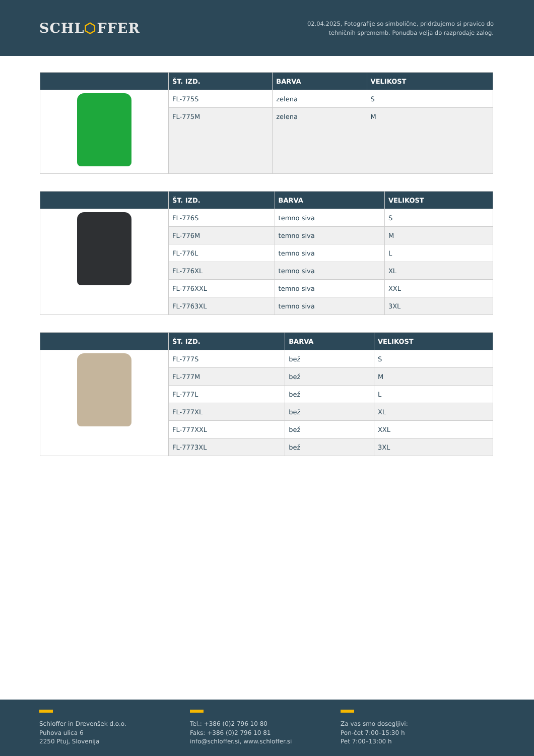SCHL⬡FFER
02.04.2025, Fotografije so simbolične, pridržujemo si pravico do
tehničnih sprememb. Ponudba velja do razprodaje zalog.
| | ŠT. IZD. | BARVA | VELIKOST |
| --- | --- | --- | --- |
| | FL-775S | zelena | S |
| | FL-775M | zelena | M |
| | ŠT. IZD. | BARVA | VELIKOST |
| --- | --- | --- | --- |
| | FL-776S | temno siva | S |
| | FL-776M | temno siva | M |
| | FL-776L | temno siva | L |
| | FL-776XL | temno siva | XL |
| | FL-776XXL | temno siva | XXL |
| | FL-7763XL | temno siva | 3XL |
| | ŠT. IZD. | BARVA | VELIKOST |
| --- | --- | --- | --- |
| | FL-777S | bež | S |
| | FL-777M | bež | M |
| | FL-777L | bež | L |
| | FL-777XL | bež | XL |
| | FL-777XXL | bež | XXL |
| | FL-7773XL | bež | 3XL |
Schloffer in Drevenšek d.o.o.
Puhova ulica 6
2250 Ptuj, Slovenija
Tel.: +386 (0)2 796 10 80
Faks: +386 (0)2 796 10 81
info@schloffer.si, www.schloffer.si
Za vas smo dosegljivi:
Pon-čet 7:00–15:30 h
Pet 7:00–13:00 h